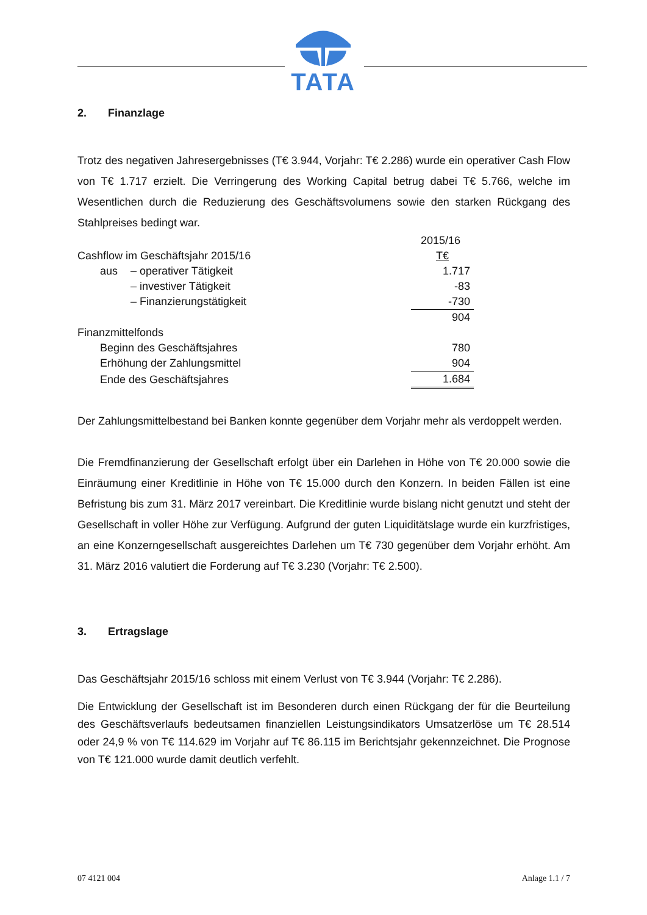TATA
2. Finanzlage
Trotz des negativen Jahresergebnisses (T€ 3.944, Vorjahr: T€ 2.286) wurde ein operativer Cash Flow von T€ 1.717 erzielt. Die Verringerung des Working Capital betrug dabei T€ 5.766, welche im Wesentlichen durch die Reduzierung des Geschäftsvolumens sowie den starken Rückgang des Stahlpreises bedingt war.
| | | | 2015/16 |
| Cashflow im Geschäftsjahr 2015/16 | | | T€ |
| | aus | – operativer Tätigkeit | 1.717 |
| | | – investiver Tätigkeit | -83 |
| | | – Finanzierungstätigkeit | -730 |
| | | | 904 |
| Finanzmittelfonds | | | |
| | Beginn des Geschäftsjahres | | 780 |
| | Erhöhung der Zahlungsmittel | | 904 |
| | Ende des Geschäftsjahres | | 1.684 |
Der Zahlungsmittelbestand bei Banken konnte gegenüber dem Vorjahr mehr als verdoppelt werden.
Die Fremdfinanzierung der Gesellschaft erfolgt über ein Darlehen in Höhe von T€ 20.000 sowie die Einräumung einer Kreditlinie in Höhe von T€ 15.000 durch den Konzern. In beiden Fällen ist eine Befristung bis zum 31. März 2017 vereinbart. Die Kreditlinie wurde bislang nicht genutzt und steht der Gesellschaft in voller Höhe zur Verfügung. Aufgrund der guten Liquiditätslage wurde ein kurzfristiges, an eine Konzerngesellschaft ausgereichtes Darlehen um T€ 730 gegenüber dem Vorjahr erhöht. Am 31. März 2016 valutiert die Forderung auf T€ 3.230 (Vorjahr: T€ 2.500).
3. Ertragslage
Das Geschäftsjahr 2015/16 schloss mit einem Verlust von T€ 3.944 (Vorjahr: T€ 2.286).
Die Entwicklung der Gesellschaft ist im Besonderen durch einen Rückgang der für die Beurteilung des Geschäftsverlaufs bedeutsamen finanziellen Leistungsindikators Umsatzerlöse um T€ 28.514 oder 24,9 % von T€ 114.629 im Vorjahr auf T€ 86.115 im Berichtsjahr gekennzeichnet. Die Prognose von T€ 121.000 wurde damit deutlich verfehlt.
07 4121 004 Anlage 1.1 / 7